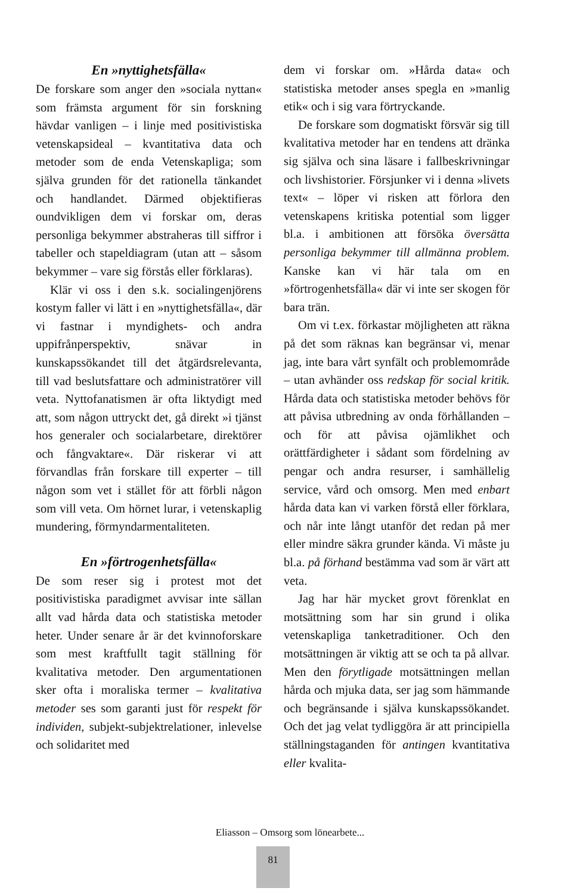En »nyttighetsfälla«
De forskare som anger den »sociala nyttan« som främsta argument för sin forskning hävdar vanligen – i linje med positivistiska vetenskapsideal – kvantitativa data och metoder som de enda Vetenskapliga; som själva grunden för det rationella tänkandet och handlandet. Därmed objektifieras oundvikligen dem vi forskar om, deras personliga bekymmer abstraheras till siffror i tabeller och stapeldiagram (utan att – såsom bekymmer – vare sig förstås eller förklaras).
Klär vi oss i den s.k. socialingenjörens kostym faller vi lätt i en »nyttighetsfälla«, där vi fastnar i myndighets- och andra uppifrånperspektiv, snävar in kunskapssökandet till det åtgärdsrelevanta, till vad beslutsfattare och administratörer vill veta. Nyttofanatismen är ofta liktydigt med att, som någon uttryckt det, gå direkt »i tjänst hos generaler och socialarbetare, direktörer och fångvaktare«. Där riskerar vi att förvandlas från forskare till experter – till någon som vet i stället för att förbli någon som vill veta. Om hörnet lurar, i vetenskaplig mundering, förmyndarmentaliteten.
En »förtrogenhetsfälla«
De som reser sig i protest mot det positivistiska paradigmet avvisar inte sällan allt vad hårda data och statistiska metoder heter. Under senare år är det kvinnoforskare som mest kraftfullt tagit ställning för kvalitativa metoder. Den argumentationen sker ofta i moraliska termer – kvalitativa metoder ses som garanti just för respekt för individen, subjekt-subjektrelationer, inlevelse och solidaritet med
dem vi forskar om. »Hårda data« och statistiska metoder anses spegla en »manlig etik« och i sig vara förtryckande.
De forskare som dogmatiskt försvär sig till kvalitativa metoder har en tendens att dränka sig själva och sina läsare i fallbeskrivningar och livshistorier. Försjunker vi i denna »livets text« – löper vi risken att förlora den vetenskapens kritiska potential som ligger bl.a. i ambitionen att försöka översätta personliga bekymmer till allmänna problem. Kanske kan vi här tala om en »förtrogenhetsfälla« där vi inte ser skogen för bara trän.
Om vi t.ex. förkastar möjligheten att räkna på det som räknas kan begränsar vi, menar jag, inte bara vårt synfält och problemområde – utan avhänder oss redskap för social kritik. Hårda data och statistiska metoder behövs för att påvisa utbredning av onda förhållanden – och för att påvisa ojämlikhet och orättfärdigheter i sådant som fördelning av pengar och andra resurser, i samhällelig service, vård och omsorg. Men med enbart hårda data kan vi varken förstå eller förklara, och når inte långt utanför det redan på mer eller mindre säkra grunder kända. Vi måste ju bl.a. på förhand bestämma vad som är värt att veta.
Jag har här mycket grovt förenklat en motsättning som har sin grund i olika vetenskapliga tanketraditioner. Och den motsättningen är viktig att se och ta på allvar. Men den förytligade motsättningen mellan hårda och mjuka data, ser jag som hämmande och begränsande i själva kunskapssökandet. Och det jag velat tydliggöra är att principiella ställningstaganden för antingen kvantitativa eller kvalita-
Eliasson – Omsorg som lönearbete...
81